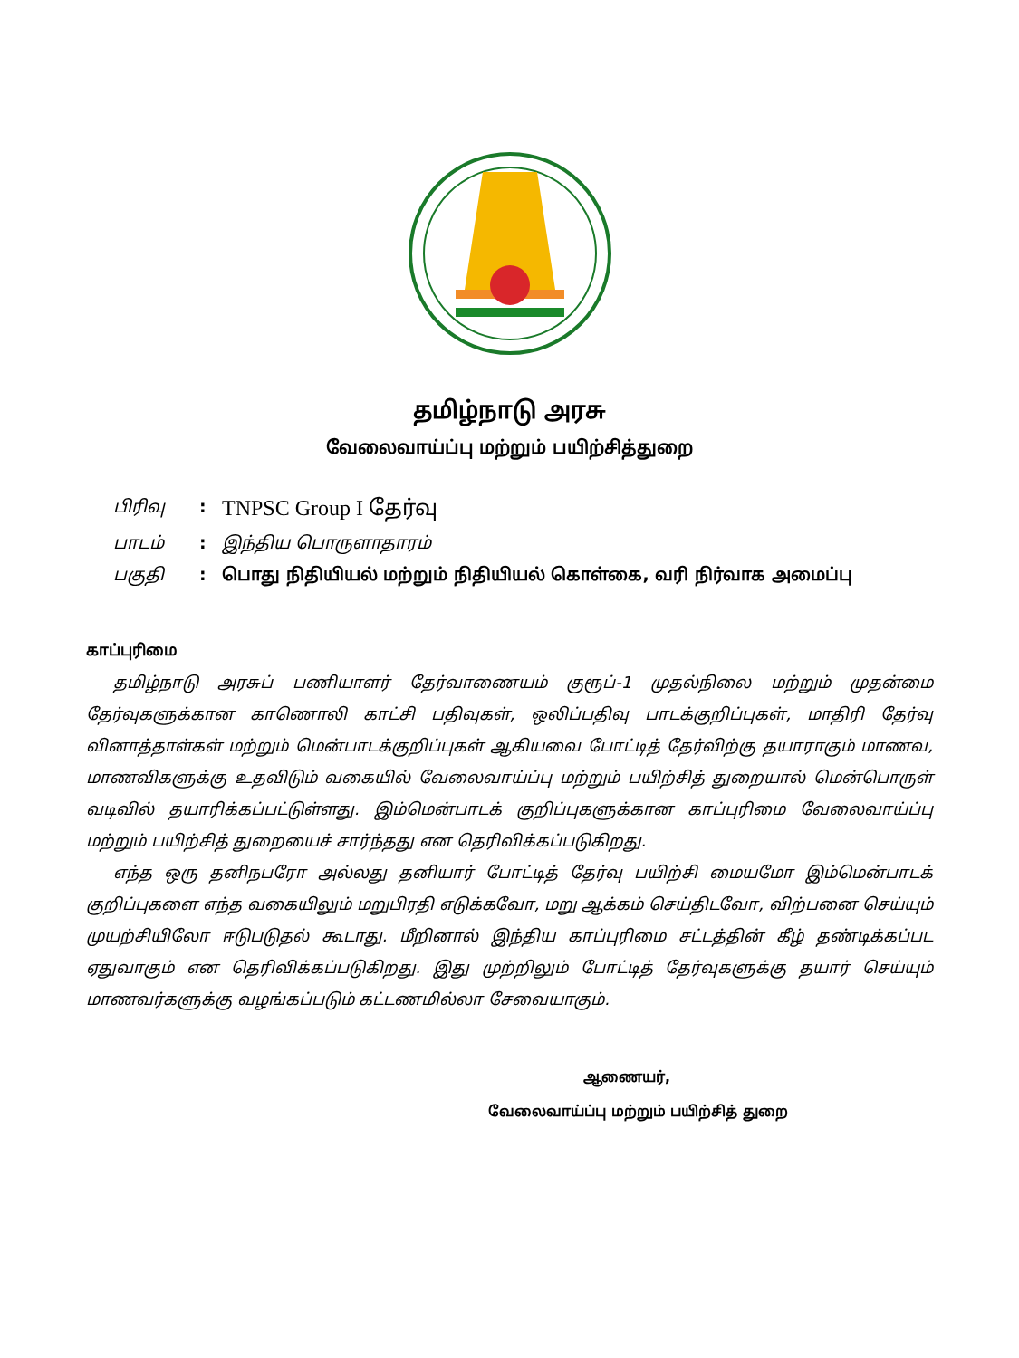தமிழ்நாடு அரசு
வேலைவாய்ப்பு மற்றும் பயிற்சித்துறை
பிரிவு: TNPSC Group I தேர்வு
பாடம்: இந்திய பொருளாதாரம்
பகுதி: பொது நிதியியல் மற்றும் நிதியியல் கொள்கை, வரி நிர்வாக அமைப்பு
காப்புரிமை
தமிழ்நாடு அரசுப் பணியாளர் தேர்வாணையம் குரூப்-1 முதல்நிலை மற்றும் முதன்மை தேர்வுகளுக்கான காணொலி காட்சி பதிவுகள், ஒலிப்பதிவு பாடக்குறிப்புகள், மாதிரி தேர்வு வினாத்தாள்கள் மற்றும் மென்பாடக்குறிப்புகள் ஆகியவை போட்டித் தேர்விற்கு தயாராகும் மாணவ, மாணவிகளுக்கு உதவிடும் வகையில் வேலைவாய்ப்பு மற்றும் பயிற்சித் துறையால் மென்பொருள் வடிவில் தயாரிக்கப்பட்டுள்ளது. இம்மென்பாடக் குறிப்புகளுக்கான காப்புரிமை வேலைவாய்ப்பு மற்றும் பயிற்சித் துறையைச் சார்ந்தது என தெரிவிக்கப்படுகிறது.
எந்த ஒரு தனிநபரோ அல்லது தனியார் போட்டித் தேர்வு பயிற்சி மையமோ இம்மென்பாடக் குறிப்புகளை எந்த வகையிலும் மறுபிரதி எடுக்கவோ, மறு ஆக்கம் செய்திடவோ, விற்பனை செய்யும் முயற்சியிலோ ஈடுபடுதல் கூடாது. மீறினால் இந்திய காப்புரிமை சட்டத்தின் கீழ் தண்டிக்கப்பட ஏதுவாகும் என தெரிவிக்கப்படுகிறது. இது முற்றிலும் போட்டித் தேர்வுகளுக்கு தயார் செய்யும் மாணவர்களுக்கு வழங்கப்படும் கட்டணமில்லா சேவையாகும்.
ஆணையர்,
வேலைவாய்ப்பு மற்றும் பயிற்சித் துறை